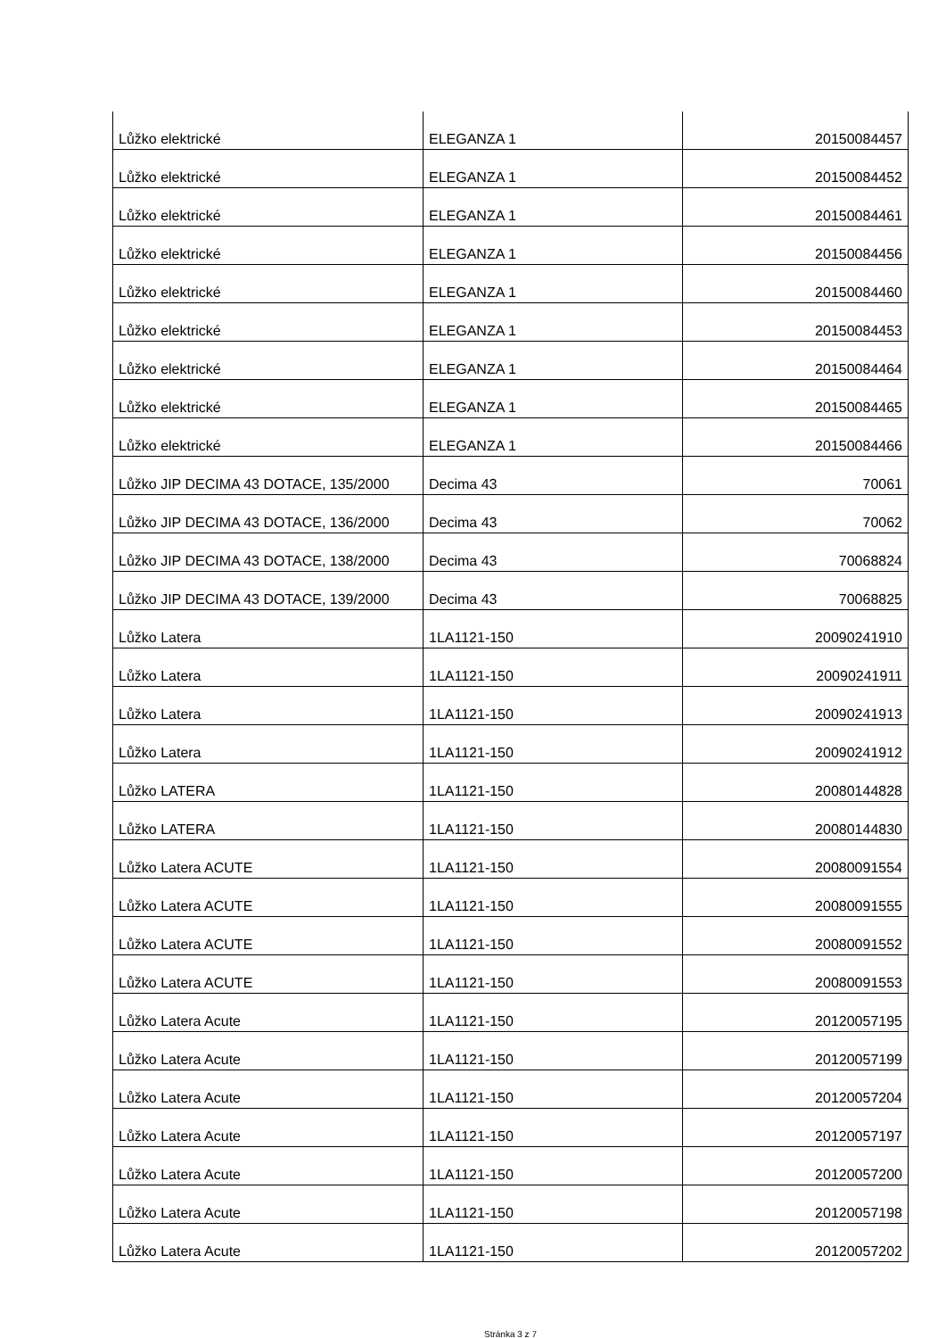| Lůžko elektrické | ELEGANZA 1 | 20150084457 |
| Lůžko elektrické | ELEGANZA 1 | 20150084452 |
| Lůžko elektrické | ELEGANZA 1 | 20150084461 |
| Lůžko elektrické | ELEGANZA 1 | 20150084456 |
| Lůžko elektrické | ELEGANZA 1 | 20150084460 |
| Lůžko elektrické | ELEGANZA 1 | 20150084453 |
| Lůžko elektrické | ELEGANZA 1 | 20150084464 |
| Lůžko elektrické | ELEGANZA 1 | 20150084465 |
| Lůžko elektrické | ELEGANZA 1 | 20150084466 |
| Lůžko JIP DECIMA 43 DOTACE, 135/2000 | Decima 43 | 70061 |
| Lůžko JIP DECIMA 43 DOTACE, 136/2000 | Decima 43 | 70062 |
| Lůžko JIP DECIMA 43 DOTACE, 138/2000 | Decima 43 | 70068824 |
| Lůžko JIP DECIMA 43 DOTACE, 139/2000 | Decima 43 | 70068825 |
| Lůžko Latera | 1LA1121-150 | 20090241910 |
| Lůžko Latera | 1LA1121-150 | 20090241911 |
| Lůžko Latera | 1LA1121-150 | 20090241913 |
| Lůžko Latera | 1LA1121-150 | 20090241912 |
| Lůžko LATERA | 1LA1121-150 | 20080144828 |
| Lůžko LATERA | 1LA1121-150 | 20080144830 |
| Lůžko Latera ACUTE | 1LA1121-150 | 20080091554 |
| Lůžko Latera ACUTE | 1LA1121-150 | 20080091555 |
| Lůžko Latera ACUTE | 1LA1121-150 | 20080091552 |
| Lůžko Latera ACUTE | 1LA1121-150 | 20080091553 |
| Lůžko Latera Acute | 1LA1121-150 | 20120057195 |
| Lůžko Latera Acute | 1LA1121-150 | 20120057199 |
| Lůžko Latera Acute | 1LA1121-150 | 20120057204 |
| Lůžko Latera Acute | 1LA1121-150 | 20120057197 |
| Lůžko Latera Acute | 1LA1121-150 | 20120057200 |
| Lůžko Latera Acute | 1LA1121-150 | 20120057198 |
| Lůžko Latera Acute | 1LA1121-150 | 20120057202 |
Stránka 3 z 7